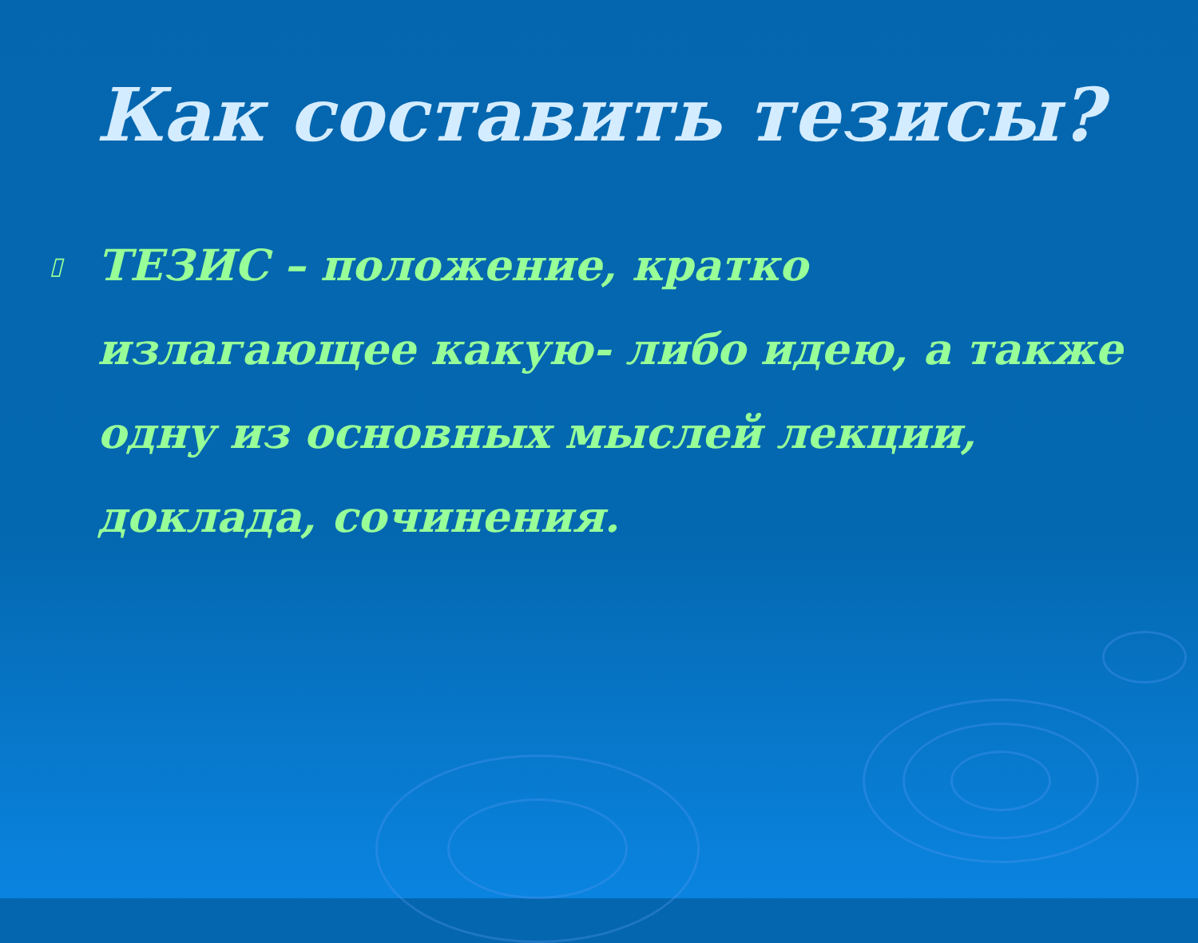Как составить тезисы?
▯ ТЕЗИС – положение, кратко излагающее какую- либо идею, а также одну из основных мыслей лекции, доклада, сочинения.